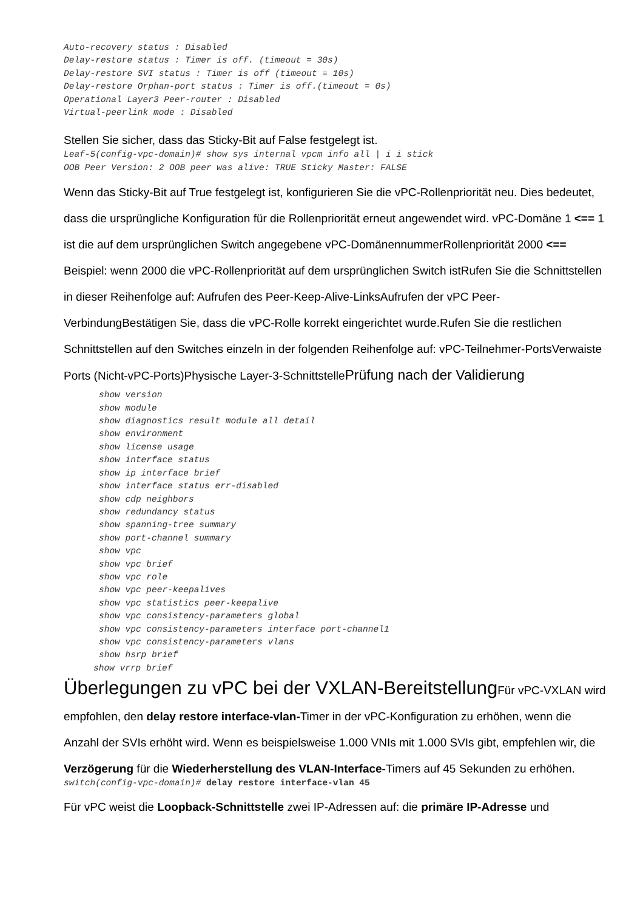Auto-recovery status : Disabled
Delay-restore status : Timer is off. (timeout = 30s)
Delay-restore SVI status : Timer is off (timeout = 10s)
Delay-restore Orphan-port status : Timer is off.(timeout = 0s)
Operational Layer3 Peer-router : Disabled
Virtual-peerlink mode : Disabled
Stellen Sie sicher, dass das Sticky-Bit auf False festgelegt ist.
Leaf-5(config-vpc-domain)# show sys internal vpcm info all | i i stick
OOB Peer Version: 2 OOB peer was alive: TRUE Sticky Master: FALSE
Wenn das Sticky-Bit auf True festgelegt ist, konfigurieren Sie die vPC-Rollenpriorität neu. Dies bedeutet, dass die ursprüngliche Konfiguration für die Rollenpriorität erneut angewendet wird. vPC-Domäne 1 <== 1 ist die auf dem ursprünglichen Switch angegebene vPC-DomänennummerRollenpriorität 2000 <== Beispiel: wenn 2000 die vPC-Rollenpriorität auf dem ursprünglichen Switch istRufen Sie die Schnittstellen in dieser Reihenfolge auf: Aufrufen des Peer-Keep-Alive-LinksAufrufen der vPC Peer-VerbindungBestätigen Sie, dass die vPC-Rolle korrekt eingerichtet wurde.Rufen Sie die restlichen Schnittstellen auf den Switches einzeln in der folgenden Reihenfolge auf: vPC-Teilnehmer-PortsVerwaiste Ports (Nicht-vPC-Ports)Physische Layer-3-SchnittstellePrüfung nach der Validierung
show version
show module
show diagnostics result module all detail
show environment
show license usage
show interface status
show ip interface brief
show interface status err-disabled
show cdp neighbors
show redundancy status
show spanning-tree summary
show port-channel summary
show vpc
show vpc brief
show vpc role
show vpc peer-keepalives
show vpc statistics peer-keepalive
show vpc consistency-parameters global
show vpc consistency-parameters interface port-channel1
show vpc consistency-parameters vlans
show hsrp brief
show vrrp brief
Überlegungen zu vPC bei der VXLAN-Bereitstellung Für vPC-VXLAN wird empfohlen, den delay restore interface-vlan-Timer in der vPC-Konfiguration zu erhöhen, wenn die Anzahl der SVIs erhöht wird. Wenn es beispielsweise 1.000 VNIs mit 1.000 SVIs gibt, empfehlen wir, die Verzögerung für die Wiederherstellung des VLAN-Interface-Timers auf 45 Sekunden zu erhöhen.
switch(config-vpc-domain)# delay restore interface-vlan 45
Für vPC weist die Loopback-Schnittstelle zwei IP-Adressen auf: die primäre IP-Adresse und